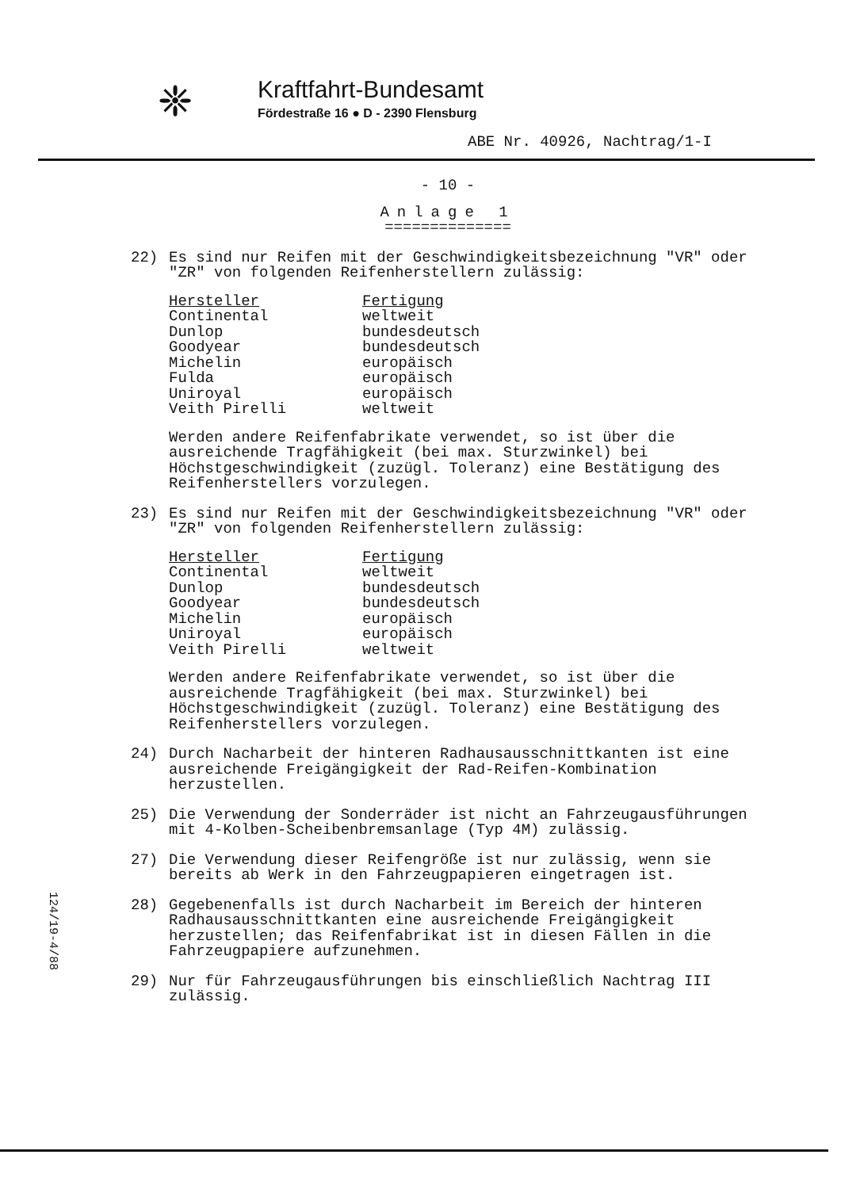❈
Kraftfahrt-Bundesamt
Fördestraße 16 ● D - 2390 Flensburg
ABE Nr. 40926, Nachtrag/1-I
- 10 -
Anlage 1
==============
22) Es sind nur Reifen mit der Geschwindigkeitsbezeichnung "VR" oder "ZR" von folgenden Reifenherstellern zulässig:
| Hersteller | Fertigung |
| --- | --- |
| Continental | weltweit |
| Dunlop | bundesdeutsch |
| Goodyear | bundesdeutsch |
| Michelin | europäisch |
| Fulda | europäisch |
| Uniroyal | europäisch |
| Veith Pirelli | weltweit |
Werden andere Reifenfabrikate verwendet, so ist über die ausreichende Tragfähigkeit (bei max. Sturzwinkel) bei Höchstgeschwindigkeit (zuzügl. Toleranz) eine Bestätigung des Reifenherstellers vorzulegen.
23) Es sind nur Reifen mit der Geschwindigkeitsbezeichnung "VR" oder "ZR" von folgenden Reifenherstellern zulässig:
| Hersteller | Fertigung |
| --- | --- |
| Continental | weltweit |
| Dunlop | bundesdeutsch |
| Goodyear | bundesdeutsch |
| Michelin | europäisch |
| Uniroyal | europäisch |
| Veith Pirelli | weltweit |
Werden andere Reifenfabrikate verwendet, so ist über die ausreichende Tragfähigkeit (bei max. Sturzwinkel) bei Höchstgeschwindigkeit (zuzügl. Toleranz) eine Bestätigung des Reifenherstellers vorzulegen.
24) Durch Nacharbeit der hinteren Radhausausschnittkanten ist eine ausreichende Freigängigkeit der Rad-Reifen-Kombination herzustellen.
25) Die Verwendung der Sonderräder ist nicht an Fahrzeugausführungen mit 4-Kolben-Scheibenbremsanlage (Typ 4M) zulässig.
27) Die Verwendung dieser Reifengröße ist nur zulässig, wenn sie bereits ab Werk in den Fahrzeugpapieren eingetragen ist.
28) Gegebenenfalls ist durch Nacharbeit im Bereich der hinteren Radhausausschnittkanten eine ausreichende Freigängigkeit herzustellen; das Reifenfabrikat ist in diesen Fällen in die Fahrzeugpapiere aufzunehmen.
29) Nur für Fahrzeugausführungen bis einschließlich Nachtrag III zulässig.
124/19-4/88